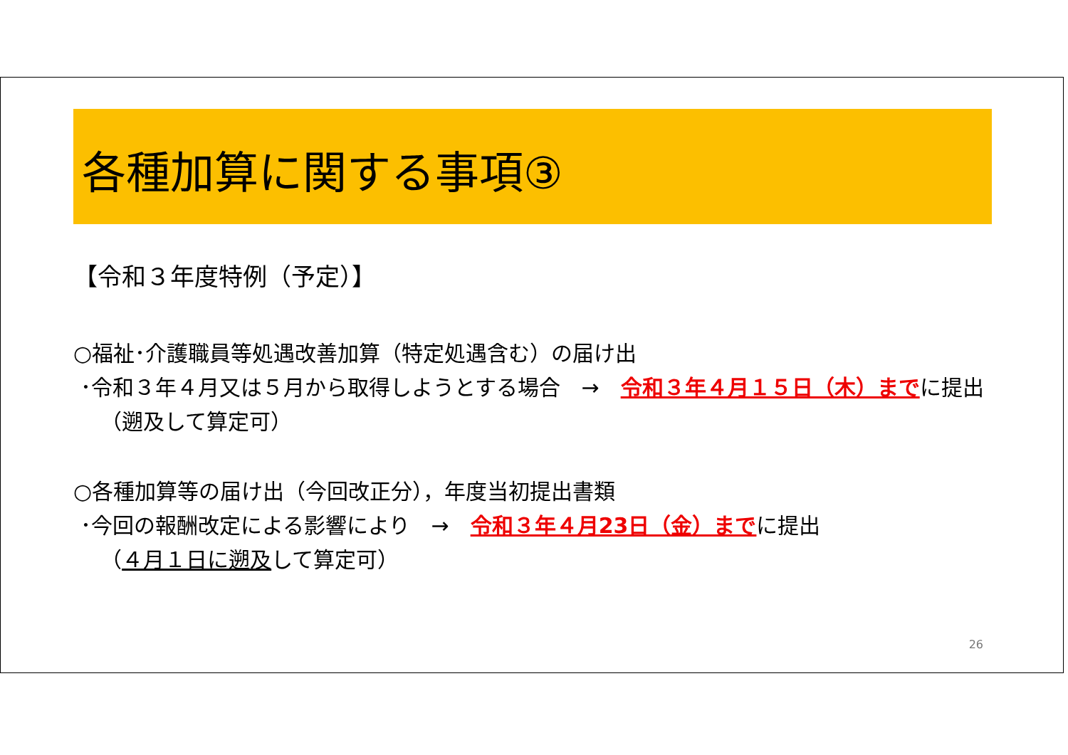各種加算に関する事項③
【令和３年度特例（予定）】
○福祉･介護職員等処遇改善加算（特定処遇含む）の届け出
･令和３年４月又は５月から取得しようとする場合　→　令和３年４月１５日（木）までに提出
（遡及して算定可）
○各種加算等の届け出（今回改正分），年度当初提出書類
･今回の報酬改定による影響により　→　令和３年４月23日（金）までに提出
（４月１日に遡及して算定可）
26